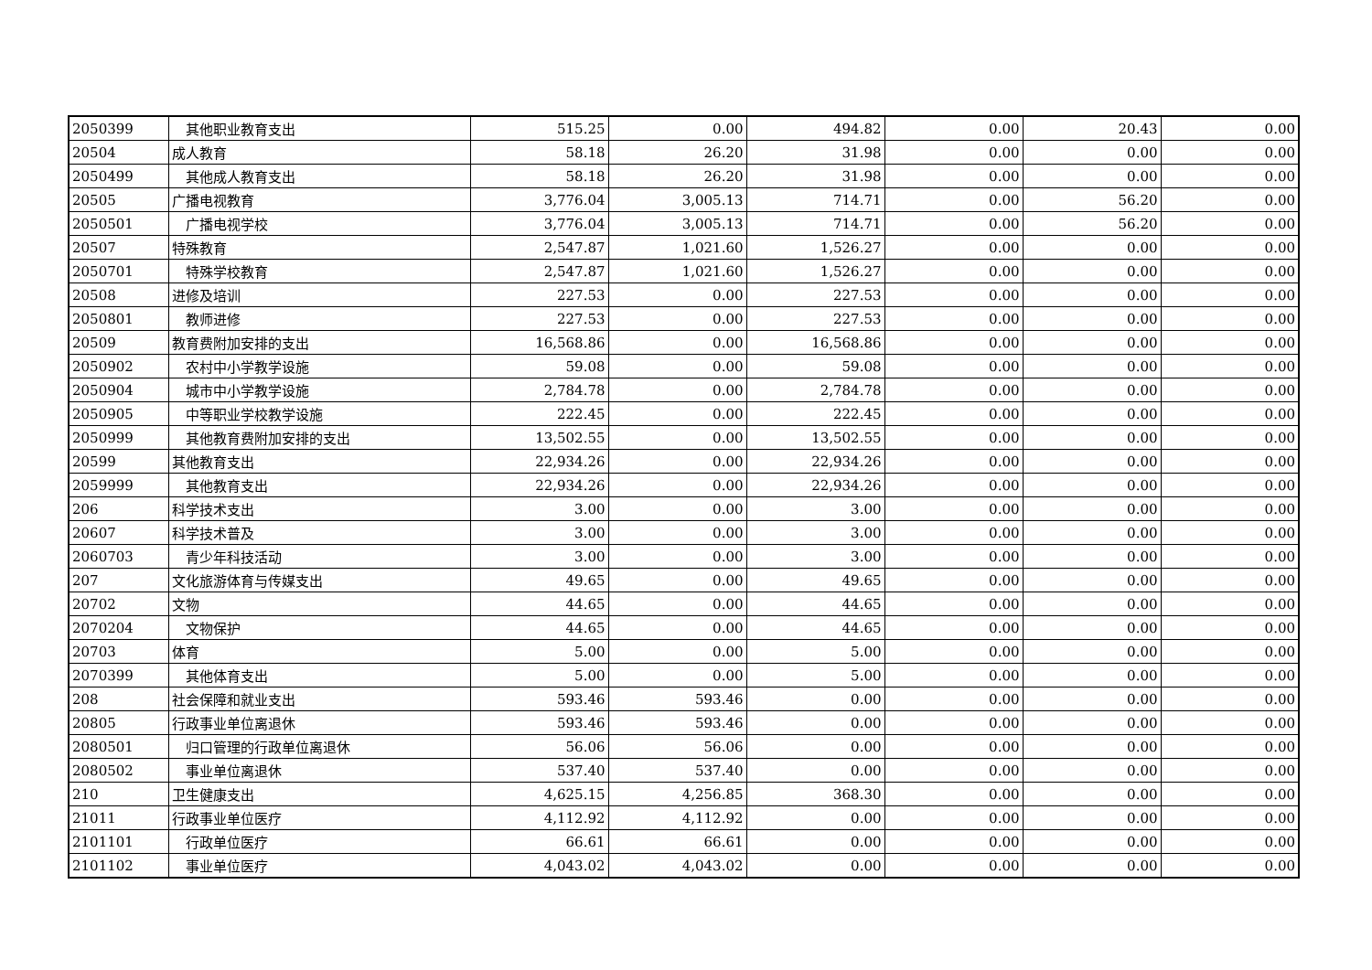| 2050399 | 其他职业教育支出 | 515.25 | 0.00 | 494.82 | 0.00 | 20.43 | 0.00 |
| 20504 | 成人教育 | 58.18 | 26.20 | 31.98 | 0.00 | 0.00 | 0.00 |
| 2050499 | 其他成人教育支出 | 58.18 | 26.20 | 31.98 | 0.00 | 0.00 | 0.00 |
| 20505 | 广播电视教育 | 3,776.04 | 3,005.13 | 714.71 | 0.00 | 56.20 | 0.00 |
| 2050501 | 广播电视学校 | 3,776.04 | 3,005.13 | 714.71 | 0.00 | 56.20 | 0.00 |
| 20507 | 特殊教育 | 2,547.87 | 1,021.60 | 1,526.27 | 0.00 | 0.00 | 0.00 |
| 2050701 | 特殊学校教育 | 2,547.87 | 1,021.60 | 1,526.27 | 0.00 | 0.00 | 0.00 |
| 20508 | 进修及培训 | 227.53 | 0.00 | 227.53 | 0.00 | 0.00 | 0.00 |
| 2050801 | 教师进修 | 227.53 | 0.00 | 227.53 | 0.00 | 0.00 | 0.00 |
| 20509 | 教育费附加安排的支出 | 16,568.86 | 0.00 | 16,568.86 | 0.00 | 0.00 | 0.00 |
| 2050902 | 农村中小学教学设施 | 59.08 | 0.00 | 59.08 | 0.00 | 0.00 | 0.00 |
| 2050904 | 城市中小学教学设施 | 2,784.78 | 0.00 | 2,784.78 | 0.00 | 0.00 | 0.00 |
| 2050905 | 中等职业学校教学设施 | 222.45 | 0.00 | 222.45 | 0.00 | 0.00 | 0.00 |
| 2050999 | 其他教育费附加安排的支出 | 13,502.55 | 0.00 | 13,502.55 | 0.00 | 0.00 | 0.00 |
| 20599 | 其他教育支出 | 22,934.26 | 0.00 | 22,934.26 | 0.00 | 0.00 | 0.00 |
| 2059999 | 其他教育支出 | 22,934.26 | 0.00 | 22,934.26 | 0.00 | 0.00 | 0.00 |
| 206 | 科学技术支出 | 3.00 | 0.00 | 3.00 | 0.00 | 0.00 | 0.00 |
| 20607 | 科学技术普及 | 3.00 | 0.00 | 3.00 | 0.00 | 0.00 | 0.00 |
| 2060703 | 青少年科技活动 | 3.00 | 0.00 | 3.00 | 0.00 | 0.00 | 0.00 |
| 207 | 文化旅游体育与传媒支出 | 49.65 | 0.00 | 49.65 | 0.00 | 0.00 | 0.00 |
| 20702 | 文物 | 44.65 | 0.00 | 44.65 | 0.00 | 0.00 | 0.00 |
| 2070204 | 文物保护 | 44.65 | 0.00 | 44.65 | 0.00 | 0.00 | 0.00 |
| 20703 | 体育 | 5.00 | 0.00 | 5.00 | 0.00 | 0.00 | 0.00 |
| 2070399 | 其他体育支出 | 5.00 | 0.00 | 5.00 | 0.00 | 0.00 | 0.00 |
| 208 | 社会保障和就业支出 | 593.46 | 593.46 | 0.00 | 0.00 | 0.00 | 0.00 |
| 20805 | 行政事业单位离退休 | 593.46 | 593.46 | 0.00 | 0.00 | 0.00 | 0.00 |
| 2080501 | 归口管理的行政单位离退休 | 56.06 | 56.06 | 0.00 | 0.00 | 0.00 | 0.00 |
| 2080502 | 事业单位离退休 | 537.40 | 537.40 | 0.00 | 0.00 | 0.00 | 0.00 |
| 210 | 卫生健康支出 | 4,625.15 | 4,256.85 | 368.30 | 0.00 | 0.00 | 0.00 |
| 21011 | 行政事业单位医疗 | 4,112.92 | 4,112.92 | 0.00 | 0.00 | 0.00 | 0.00 |
| 2101101 | 行政单位医疗 | 66.61 | 66.61 | 0.00 | 0.00 | 0.00 | 0.00 |
| 2101102 | 事业单位医疗 | 4,043.02 | 4,043.02 | 0.00 | 0.00 | 0.00 | 0.00 |